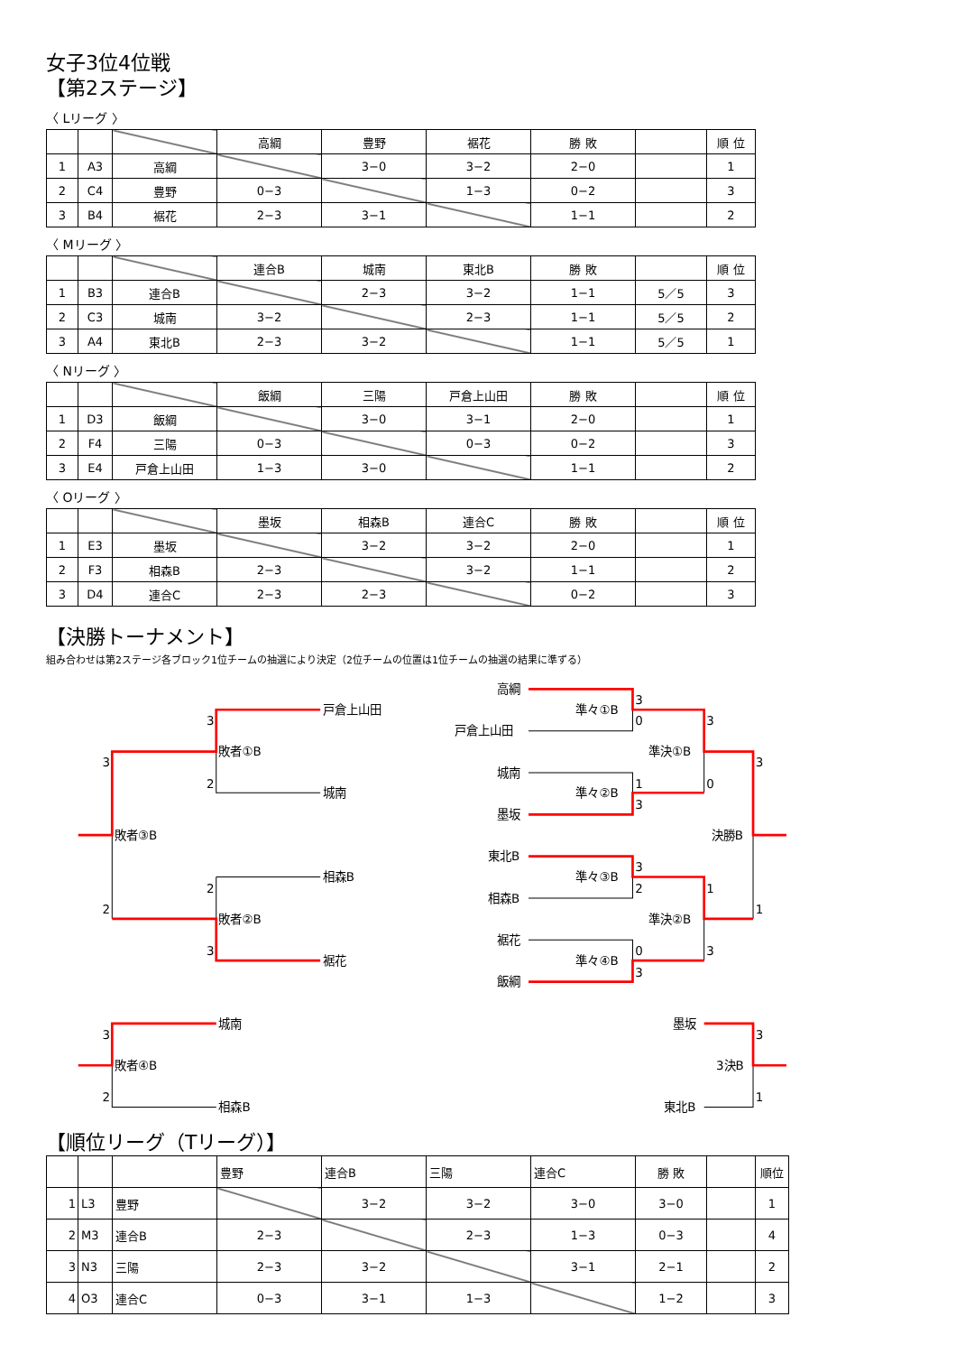女子3位4位戦
【第2ステージ】
〈 Lリーグ 〉
| | | | 高綱 | 豊野 | 裾花 | 勝 敗 | | 順 位 |
| 1 | A3 | 高綱 | | 3−0 | 3−2 | 2−0 | | 1 |
| 2 | C4 | 豊野 | 0−3 | | 1−3 | 0−2 | | 3 |
| 3 | B4 | 裾花 | 2−3 | 3−1 | | 1−1 | | 2 |
〈 Mリーグ 〉
| | | | 連合B | 城南 | 東北B | 勝 敗 | | 順 位 |
| 1 | B3 | 連合B | | 2−3 | 3−2 | 1−1 | 5／5 | 3 |
| 2 | C3 | 城南 | 3−2 | | 2−3 | 1−1 | 5／5 | 2 |
| 3 | A4 | 東北B | 2−3 | 3−2 | | 1−1 | 5／5 | 1 |
〈 Nリーグ 〉
| | | | 飯綱 | 三陽 | 戸倉上山田 | 勝 敗 | | 順 位 |
| 1 | D3 | 飯綱 | | 3−0 | 3−1 | 2−0 | | 1 |
| 2 | F4 | 三陽 | 0−3 | | 0−3 | 0−2 | | 3 |
| 3 | E4 | 戸倉上山田 | 1−3 | 3−0 | | 1−1 | | 2 |
〈 Oリーグ 〉
| | | | 墨坂 | 相森B | 連合C | 勝 敗 | | 順 位 |
| 1 | E3 | 墨坂 | | 3−2 | 3−2 | 2−0 | | 1 |
| 2 | F3 | 相森B | 2−3 | | 3−2 | 1−1 | | 2 |
| 3 | D4 | 連合C | 2−3 | 2−3 | | 0−2 | | 3 |
【決勝トーナメント】
組み合わせは第2ステージ各ブロック1位チームの抽選により決定（2位チームの位置は1位チームの抽選の結果に準ずる）
戸倉上山田
3
3
敗者①B
2
城南
敗者③B
相森B
2
2
敗者②B
3
裾花
高綱
3
準々①B
0
3
戸倉上山田
準決①B
3
城南
1
0
準々②B
3
墨坂
決勝B
東北B
3
準々③B
2
1
相森B
1
準決②B
裾花
0
3
準々④B
3
飯綱
城南
墨坂
3
3
敗者④B
3決B
2
1
相森B
東北B
【順位リーグ（Tリーグ）】
| | | | 豊野 | 連合B | 三陽 | 連合C | 勝 敗 | | 順位 |
| 1 | L3 | 豊野 | | 3−2 | 3−2 | 3−0 | 3−0 | | 1 |
| 2 | M3 | 連合B | 2−3 | | 2−3 | 1−3 | 0−3 | | 4 |
| 3 | N3 | 三陽 | 2−3 | 3−2 | | 3−1 | 2−1 | | 2 |
| 4 | O3 | 連合C | 0−3 | 3−1 | 1−3 | | 1−2 | | 3 |